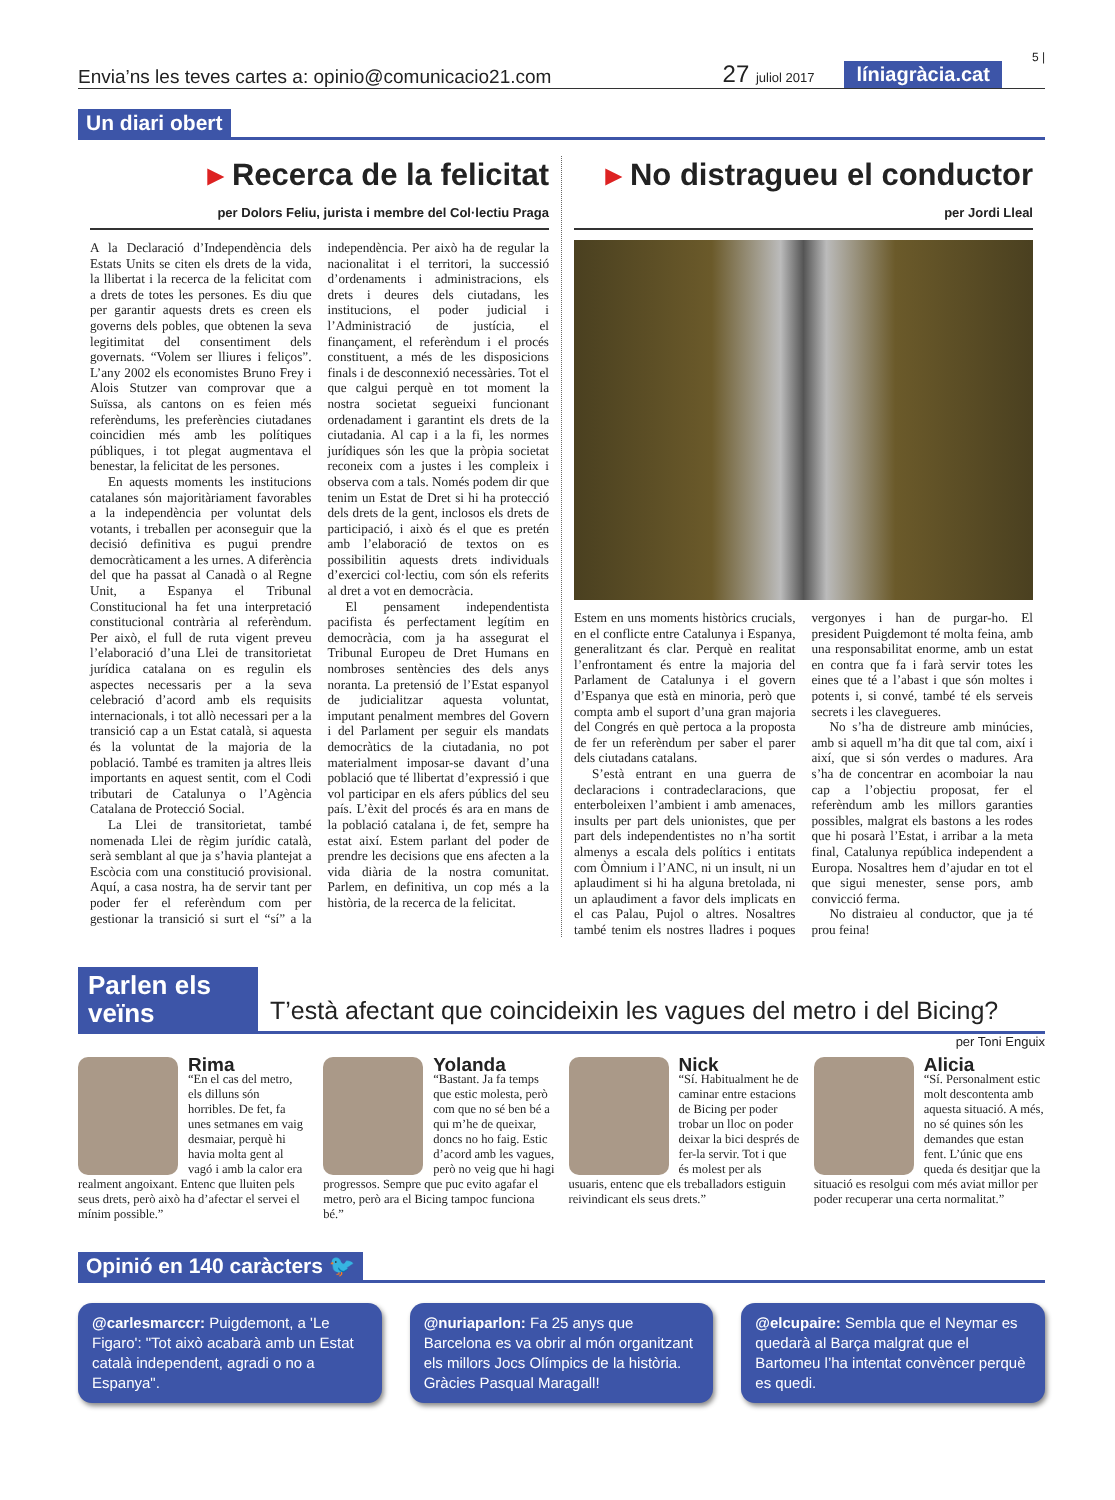Envia’ns les teves cartes a: opinio@comunicacio21.com
27 juliol 2017
líniagràcia.cat
5 |
Un diari obert
▸ Recerca de la felicitat
per Dolors Feliu, jurista i membre del Col·lectiu Praga
A la Declaració d’Independència dels Estats Units se citen els drets de la vida, la llibertat i la recerca de la felicitat com a drets de totes les persones. Es diu que per garantir aquests drets es creen els governs dels pobles, que obtenen la seva legitimitat del consentiment dels governats. “Volem ser lliures i feliços”. L’any 2002 els economistes Bruno Frey i Alois Stutzer van comprovar que a Suïssa, als cantons on es feien més referèndums, les preferències ciutadanes coincidien més amb les polítiques públiques, i tot plegat augmentava el benestar, la felicitat de les persones.
En aquests moments les institucions catalanes són majoritàriament favorables a la independència per voluntat dels votants, i treballen per aconseguir que la decisió definitiva es pugui prendre democràticament a les urnes. A diferència del que ha passat al Canadà o al Regne Unit, a Espanya el Tribunal Constitucional ha fet una interpretació constitucional contrària al referèndum. Per això, el full de ruta vigent preveu l’elaboració d’una Llei de transitorietat jurídica catalana on es regulin els aspectes necessaris per a la seva celebració d’acord amb els requisits internacionals, i tot allò necessari per a la transició cap a un Estat català, si aquesta és la voluntat de la majoria de la població. També es tramiten ja altres lleis importants en aquest sentit, com el Codi tributari de Catalunya o l’Agència Catalana de Protecció Social.
La Llei de transitorietat, també nomenada Llei de règim jurídic català, serà semblant al que ja s’havia plantejat a Escòcia com una constitució provisional. Aquí, a casa nostra, ha de servir tant per poder fer el referèndum com per gestionar la transició si surt el “sí” a la independència. Per això ha de regular la nacionalitat i el territori, la successió d’ordenaments i administracions, els drets i deures dels ciutadans, les institucions, el poder judicial i l’Administració de justícia, el finançament, el referèndum i el procés constituent, a més de les disposicions finals i de desconnexió necessàries. Tot el que calgui perquè en tot moment la nostra societat segueixi funcionant ordenadament i garantint els drets de la ciutadania. Al cap i a la fi, les normes jurídiques són les que la pròpia societat reconeix com a justes i les compleix i observa com a tals. Només podem dir que tenim un Estat de Dret si hi ha protecció dels drets de la gent, inclosos els drets de participació, i això és el que es pretén amb l’elaboració de textos on es possibilitin aquests drets individuals d’exercici col·lectiu, com són els referits al dret a vot en democràcia.
El pensament independentista pacifista és perfectament legítim en democràcia, com ja ha assegurat el Tribunal Europeu de Dret Humans en nombroses sentències des dels anys noranta. La pretensió de l’Estat espanyol de judicialitzar aquesta voluntat, imputant penalment membres del Govern i del Parlament per seguir els mandats democràtics de la ciutadania, no pot materialment imposar-se davant d’una població que té llibertat d’expressió i que vol participar en els afers públics del seu país. L’èxit del procés és ara en mans de la població catalana i, de fet, sempre ha estat així. Estem parlant del poder de prendre les decisions que ens afecten a la vida diària de la nostra comunitat. Parlem, en definitiva, un cop més a la història, de la recerca de la felicitat.
▸ No distragueu el conductor
per Jordi Lleal
Estem en uns moments històrics crucials, en el conflicte entre Catalunya i Espanya, generalitzant és clar. Perquè en realitat l’enfrontament és entre la majoria del Parlament de Catalunya i el govern d’Espanya que està en minoria, però que compta amb el suport d’una gran majoria del Congrés en què pertoca a la proposta de fer un referèndum per saber el parer dels ciutadans catalans.
S’està entrant en una guerra de declaracions i contradeclaracions, que enterboleixen l’ambient i amb amenaces, insults per part dels unionistes, que per part dels independentistes no n’ha sortit almenys a escala dels polítics i entitats com Òmnium i l’ANC, ni un insult, ni un aplaudiment si hi ha alguna bretolada, ni un aplaudiment a favor dels implicats en el cas Palau, Pujol o altres. Nosaltres també tenim els nostres lladres i poques vergonyes i han de purgar-ho. El president Puigdemont té molta feina, amb una responsabilitat enorme, amb un estat en contra que fa i farà servir totes les eines que té a l’abast i que són moltes i potents i, si convé, també té els serveis secrets i les clavegueres.
No s’ha de distreure amb minúcies, amb si aquell m’ha dit que tal com, així i així, que si són verdes o madures. Ara s’ha de concentrar en acomboiar la nau cap a l’objectiu proposat, fer el referèndum amb les millors garanties possibles, malgrat els bastons a les rodes que hi posarà l’Estat, i arribar a la meta final, Catalunya república independent a Europa. Nosaltres hem d’ajudar en tot el que sigui menester, sense pors, amb convicció ferma.
No distraieu al conductor, que ja té prou feina!
Parlen els veïns
T’està afectant que coincideixin les vagues del metro i del Bicing?
per Toni Enguix
Rima
“En el cas del metro, els dilluns són horribles. De fet, fa unes setmanes em vaig desmaiar, perquè hi havia molta gent al vagó i amb la calor era realment angoixant. Entenc que lluiten pels seus drets, però això ha d’afectar el servei el mínim possible.”
Yolanda
“Bastant. Ja fa temps que estic molesta, però com que no sé ben bé a qui m’he de queixar, doncs no ho faig. Estic d’acord amb les vagues, però no veig que hi hagi progressos. Sempre que puc evito agafar el metro, però ara el Bicing tampoc funciona bé.”
Nick
“Sí. Habitualment he de caminar entre estacions de Bicing per poder trobar un lloc on poder deixar la bici després de fer-la servir. Tot i que és molest per als usuaris, entenc que els treballadors estiguin reivindicant els seus drets.”
Alicia
“Sí. Personalment estic molt descontenta amb aquesta situació. A més, no sé quines són les demandes que estan fent. L’únic que ens queda és desitjar que la situació es resolgui com més aviat millor per poder recuperar una certa normalitat.”
Opinió en 140 caràcters 🐦
@carlesmarccr: Puigdemont, a 'Le Figaro': "Tot això acabarà amb un Estat català independent, agradi o no a Espanya".
@nuriaparlon: Fa 25 anys que Barcelona es va obrir al món organitzant els millors Jocs Olímpics de la història. Gràcies Pasqual Maragall!
@elcupaire: Sembla que el Neymar es quedarà al Barça malgrat que el Bartomeu l’ha intentat convèncer perquè es quedi.